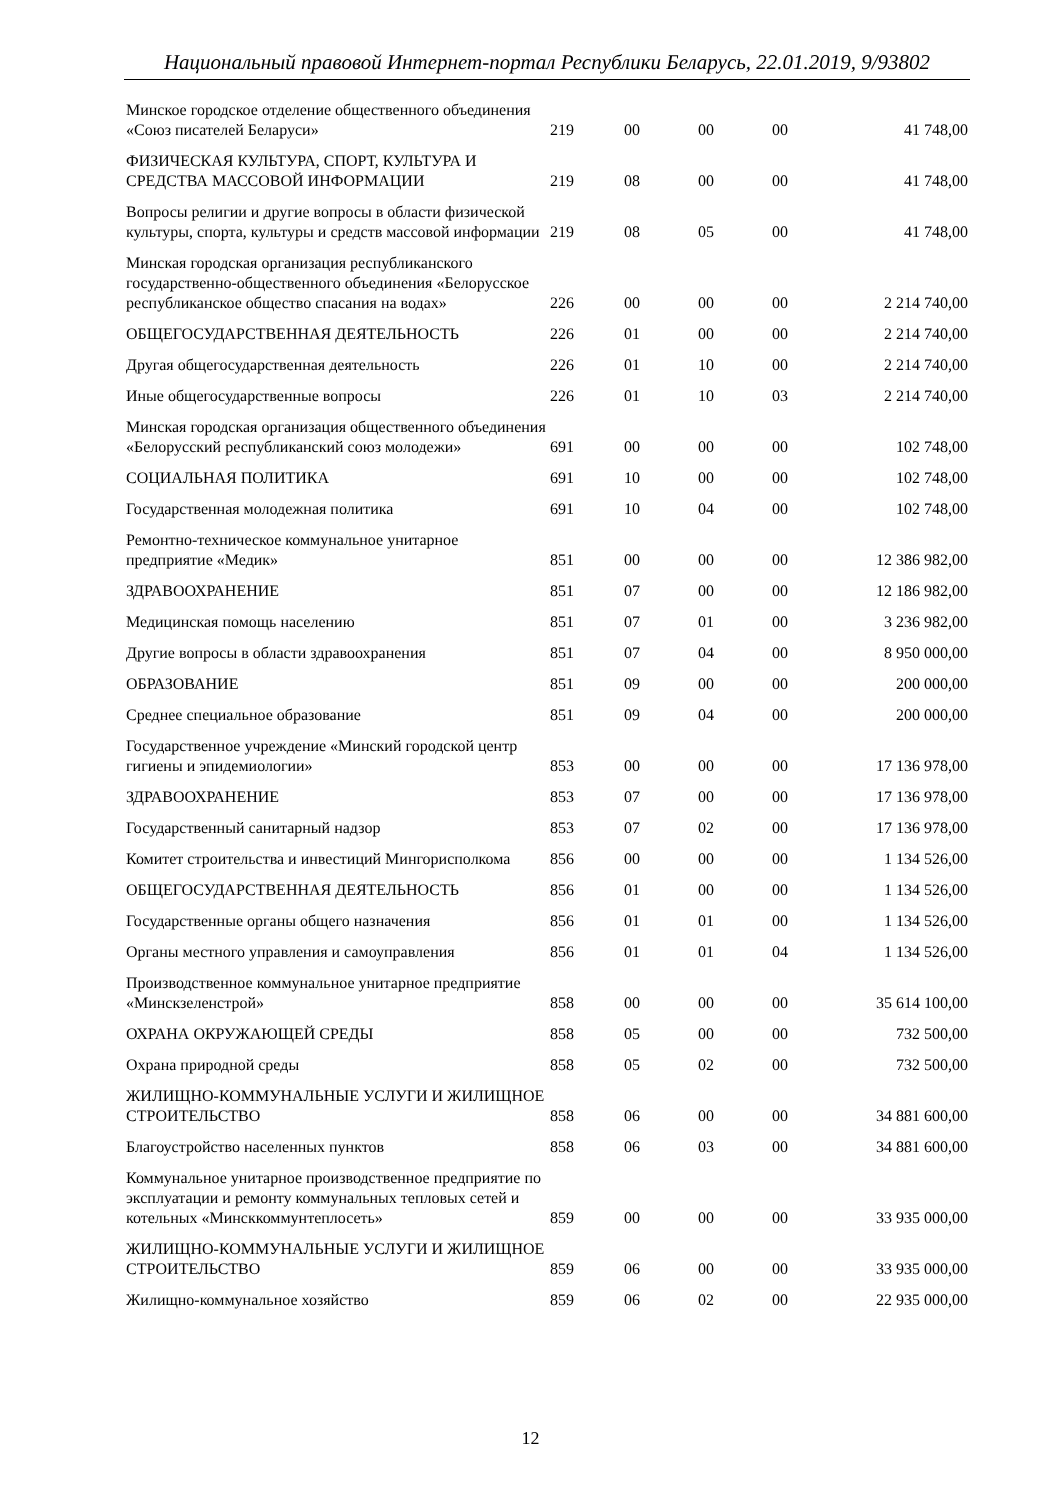Национальный правовой Интернет-портал Республики Беларусь, 22.01.2019, 9/93802
| Минское городское отделение общественного объединения «Союз писателей Беларуси» | 219 | 00 | 00 | 00 | 41 748,00 |
| ФИЗИЧЕСКАЯ КУЛЬТУРА, СПОРТ, КУЛЬТУРА И СРЕДСТВА МАССОВОЙ ИНФОРМАЦИИ | 219 | 08 | 00 | 00 | 41 748,00 |
| Вопросы религии и другие вопросы в области физической культуры, спорта, культуры и средств массовой информации | 219 | 08 | 05 | 00 | 41 748,00 |
| Минская городская организация республиканского государственно-общественного объединения «Белорусское республиканское общество спасания на водах» | 226 | 00 | 00 | 00 | 2 214 740,00 |
| ОБЩЕГОСУДАРСТВЕННАЯ ДЕЯТЕЛЬНОСТЬ | 226 | 01 | 00 | 00 | 2 214 740,00 |
| Другая общегосударственная деятельность | 226 | 01 | 10 | 00 | 2 214 740,00 |
| Иные общегосударственные вопросы | 226 | 01 | 10 | 03 | 2 214 740,00 |
| Минская городская организация общественного объединения «Белорусский республиканский союз молодежи» | 691 | 00 | 00 | 00 | 102 748,00 |
| СОЦИАЛЬНАЯ ПОЛИТИКА | 691 | 10 | 00 | 00 | 102 748,00 |
| Государственная молодежная политика | 691 | 10 | 04 | 00 | 102 748,00 |
| Ремонтно-техническое коммунальное унитарное предприятие «Медик» | 851 | 00 | 00 | 00 | 12 386 982,00 |
| ЗДРАВООХРАНЕНИЕ | 851 | 07 | 00 | 00 | 12 186 982,00 |
| Медицинская помощь населению | 851 | 07 | 01 | 00 | 3 236 982,00 |
| Другие вопросы в области здравоохранения | 851 | 07 | 04 | 00 | 8 950 000,00 |
| ОБРАЗОВАНИЕ | 851 | 09 | 00 | 00 | 200 000,00 |
| Среднее специальное образование | 851 | 09 | 04 | 00 | 200 000,00 |
| Государственное учреждение «Минский городской центр гигиены и эпидемиологии» | 853 | 00 | 00 | 00 | 17 136 978,00 |
| ЗДРАВООХРАНЕНИЕ | 853 | 07 | 00 | 00 | 17 136 978,00 |
| Государственный санитарный надзор | 853 | 07 | 02 | 00 | 17 136 978,00 |
| Комитет строительства и инвестиций Мингорисполкома | 856 | 00 | 00 | 00 | 1 134 526,00 |
| ОБЩЕГОСУДАРСТВЕННАЯ ДЕЯТЕЛЬНОСТЬ | 856 | 01 | 00 | 00 | 1 134 526,00 |
| Государственные органы общего назначения | 856 | 01 | 01 | 00 | 1 134 526,00 |
| Органы местного управления и самоуправления | 856 | 01 | 01 | 04 | 1 134 526,00 |
| Производственное коммунальное унитарное предприятие «Минскзеленстрой» | 858 | 00 | 00 | 00 | 35 614 100,00 |
| ОХРАНА ОКРУЖАЮЩЕЙ СРЕДЫ | 858 | 05 | 00 | 00 | 732 500,00 |
| Охрана природной среды | 858 | 05 | 02 | 00 | 732 500,00 |
| ЖИЛИЩНО-КОММУНАЛЬНЫЕ УСЛУГИ И ЖИЛИЩНОЕ СТРОИТЕЛЬСТВО | 858 | 06 | 00 | 00 | 34 881 600,00 |
| Благоустройство населенных пунктов | 858 | 06 | 03 | 00 | 34 881 600,00 |
| Коммунальное унитарное производственное предприятие по эксплуатации и ремонту коммунальных тепловых сетей и котельных «Минсккоммунтеплосеть» | 859 | 00 | 00 | 00 | 33 935 000,00 |
| ЖИЛИЩНО-КОММУНАЛЬНЫЕ УСЛУГИ И ЖИЛИЩНОЕ СТРОИТЕЛЬСТВО | 859 | 06 | 00 | 00 | 33 935 000,00 |
| Жилищно-коммунальное хозяйство | 859 | 06 | 02 | 00 | 22 935 000,00 |
12